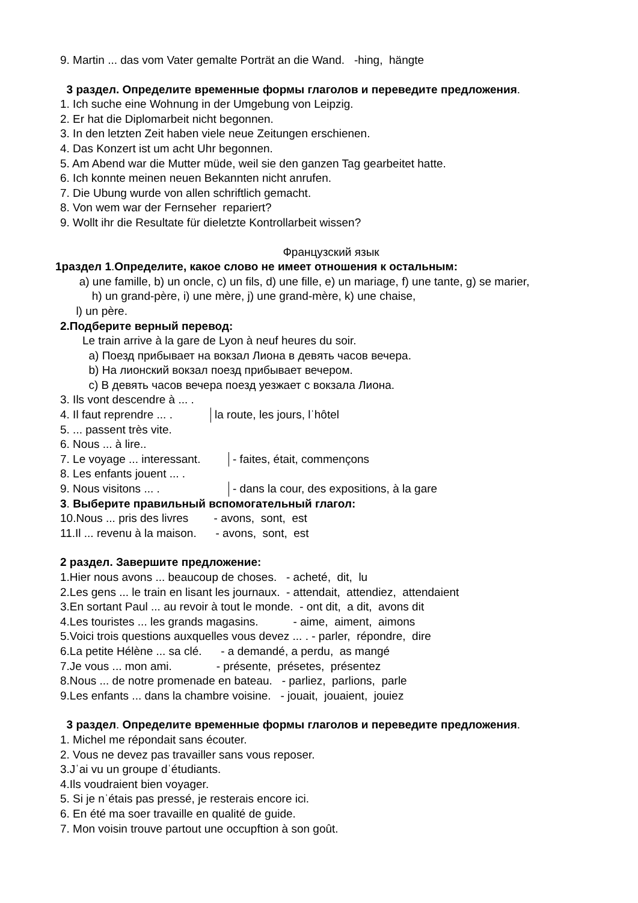9. Martin ... das vom Vater gemalte Porträt an die Wand. -hing, hängte
3 раздел. Определите временные формы глаголов и переведите предложения.
1. Ich suche eine Wohnung in der Umgebung von Leipzig.
2. Er hat die Diplomarbeit nicht begonnen.
3. In den letzten Zeit haben viele neue Zeitungen erschienen.
4. Das Konzert ist um acht Uhr begonnen.
5. Am Abend war die Mutter müde, weil sie den ganzen Tag gearbeitet hatte.
6. Ich konnte meinen neuen Bekannten nicht anrufen.
7. Die Ubung wurde von allen schriftlich gemacht.
8. Von wem war der Fernseher repariert?
9. Wollt ihr die Resultate für dieletzte Kontrollarbeit wissen?
Французский язык
1раздел 1.Определите, какое слово не имеет отношения к остальным:
a) une famille, b) un oncle, c) un fils, d) une fille, e) un mariage, f) une tante, g) se marier,
h) un grand-père, i) une mère, j) une grand-mère, k) une chaise,
l) un père.
2.Подберите верный перевод:
Le train arrive à la gare de Lyon à neuf heures du soir.
a) Поезд прибывает на вокзал Лиона в девять часов вечера.
b) На лионский вокзал поезд прибывает вечером.
c) В девять часов вечера поезд уезжает с вокзала Лиона.
3. Ils vont descendre à ... .
4. Il faut reprendre ... . la route, les jours, lˈhôtel
5. ... passent très vite.
6. Nous ... à lire..
7. Le voyage ... interessant. - faites, était, commençons
8. Les enfants jouent ... .
9. Nous visitons ... . - dans la cour, des expositions, à la gare
3. Выберите правильный вспомогательный глагол:
10.Nous ... pris des livres - avons, sont, est
11.Il ... revenu à la maison. - avons, sont, est
2 раздел. Завершите предложение:
1.Hier nous avons ... beaucoup de choses. - acheté, dit, lu
2.Les gens ... le train en lisant les journaux. - attendait, attendiez, attendaient
3.En sortant Paul ... au revoir à tout le monde. - ont dit, a dit, avons dit
4.Les touristes ... les grands magasins. - aime, aiment, aimons
5.Voici trois questions auxquelles vous devez ... . - parler, répondre, dire
6.La petite Hélène ... sa clé. - a demandé, a perdu, as mangé
7.Je vous ... mon ami. - présente, présetes, présentez
8.Nous ... de notre promenade en bateau. - parliez, parlions, parle
9.Les enfants ... dans la chambre voisine. - jouait, jouaient, jouiez
3 раздел. Определите временные формы глаголов и переведите предложения.
1. Michel me répondait sans écouter.
2. Vous ne devez pas travailler sans vous reposer.
3.Jˈai vu un groupe dˈétudiants.
4.Ils voudraient bien voyager.
5. Si je nˈétais pas pressé, je resterais encore ici.
6. En été ma soer travaille en qualité de guide.
7. Mon voisin trouve partout une occupftion à son goût.